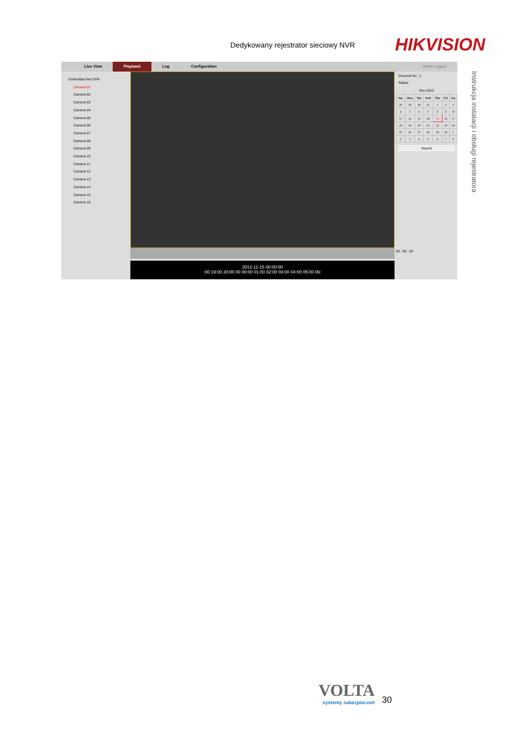Dedykowany rejestrator sieciowy NVR HIKVISION
Instrukcja instalacji i obsługi rejestratora
Live View Playback Log Configuration admin Logout
Embedded Net DVR
Camera 01
Camera 02
Camera 03
Camera 04
Camera 05
Camera 06
Camera 07
Camera 08
Camera 09
Camera 10
Camera 11
Camera 12
Camera 13
Camera 14
Camera 15
Camera 16
2012-11-15 00:00:00
:00 19:00 20:00 00 00:00 01:00 02:00 03:00 04:00 05:00 06:
Channel No.: 1
Status:
Nov 2012
| Sun | Mon | Tue | Wed | Thu | Fri | Sat |
| --- | --- | --- | --- | --- | --- | --- |
| 28 | 29 | 30 | 31 | 1 | 2 | 3 |
| 4 | 5 | 6 | 7 | 8 | 9 | 10 |
| 11 | 12 | 13 | 14 | 15 | 16 | 17 |
| 18 | 19 | 20 | 21 | 22 | 23 | 24 |
| 25 | 26 | 27 | 28 | 29 | 30 | 1 |
| 2 | 3 | 4 | 5 | 6 | 7 | 8 |
Search
00 : 00 : 00
VOLTA
systemy zabezpieczeń
30